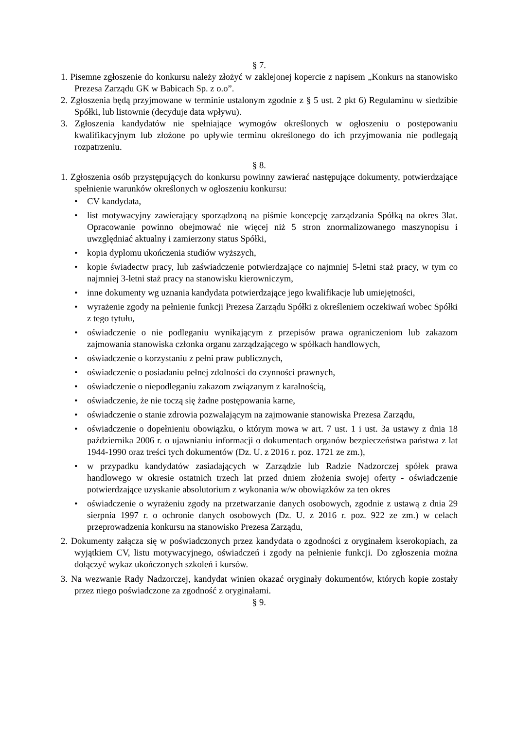§ 7.
1. Pisemne zgłoszenie do konkursu należy złożyć w zaklejonej kopercie z napisem „Konkurs na stanowisko Prezesa Zarządu GK w Babicach Sp. z o.o”.
2. Zgłoszenia będą przyjmowane w terminie ustalonym zgodnie z § 5 ust. 2 pkt 6) Regulaminu w siedzibie Spółki, lub listownie (decyduje data wpływu).
3. Zgłoszenia kandydatów nie spełniające wymogów określonych w ogłoszeniu o postępowaniu kwalifikacyjnym lub złożone po upływie terminu określonego do ich przyjmowania nie podlegają rozpatrzeniu.
§ 8.
1. Zgłoszenia osób przystępujących do konkursu powinny zawierać następujące dokumenty, potwierdzające spełnienie warunków określonych w ogłoszeniu konkursu:
• CV kandydata,
• list motywacyjny zawierający sporządzoną na piśmie koncepcję zarządzania Spółką na okres 3lat. Opracowanie powinno obejmować nie więcej niż 5 stron znormalizowanego maszynopisu i uwzględniać aktualny i zamierzony status Spółki,
• kopia dyplomu ukończenia studiów wyższych,
• kopie świadectw pracy, lub zaświadczenie potwierdzające co najmniej 5-letni staż pracy, w tym co najmniej 3-letni staż pracy na stanowisku kierowniczym,
• inne dokumenty wg uznania kandydata potwierdzające jego kwalifikacje lub umiejętności,
• wyrażenie zgody na pełnienie funkcji Prezesa Zarządu Spółki z określeniem oczekiwań wobec Spółki z tego tytułu,
• oświadczenie o nie podleganiu wynikającym z przepisów prawa ograniczeniom lub zakazom zajmowania stanowiska członka organu zarządzającego w spółkach handlowych,
• oświadczenie o korzystaniu z pełni praw publicznych,
• oświadczenie o posiadaniu pełnej zdolności do czynności prawnych,
• oświadczenie o niepodleganiu zakazom związanym z karalnością,
• oświadczenie, że nie toczą się żadne postępowania karne,
• oświadczenie o stanie zdrowia pozwalającym na zajmowanie stanowiska Prezesa Zarządu,
• oświadczenie o dopełnieniu obowiązku, o którym mowa w art. 7 ust. 1 i ust. 3a ustawy z dnia 18 października 2006 r. o ujawnianiu informacji o dokumentach organów bezpieczeństwa państwa z lat 1944-1990 oraz treści tych dokumentów (Dz. U. z 2016 r. poz. 1721 ze zm.),
• w przypadku kandydatów zasiadających w Zarządzie lub Radzie Nadzorczej spółek prawa handlowego w okresie ostatnich trzech lat przed dniem złożenia swojej oferty - oświadczenie potwierdzające uzyskanie absolutorium z wykonania w/w obowiązków za ten okres
• oświadczenie o wyrażeniu zgody na przetwarzanie danych osobowych, zgodnie z ustawą z dnia 29 sierpnia 1997 r. o ochronie danych osobowych (Dz. U. z 2016 r. poz. 922 ze zm.) w celach przeprowadzenia konkursu na stanowisko Prezesa Zarządu,
2. Dokumenty załącza się w poświadczonych przez kandydata o zgodności z oryginałem kserokopiach, za wyjątkiem CV, listu motywacyjnego, oświadczeń i zgody na pełnienie funkcji. Do zgłoszenia można dołączyć wykaz ukończonych szkoleń i kursów.
3. Na wezwanie Rady Nadzorczej, kandydat winien okazać oryginały dokumentów, których kopie zostały przez niego poświadczone za zgodność z oryginałami.
§ 9.